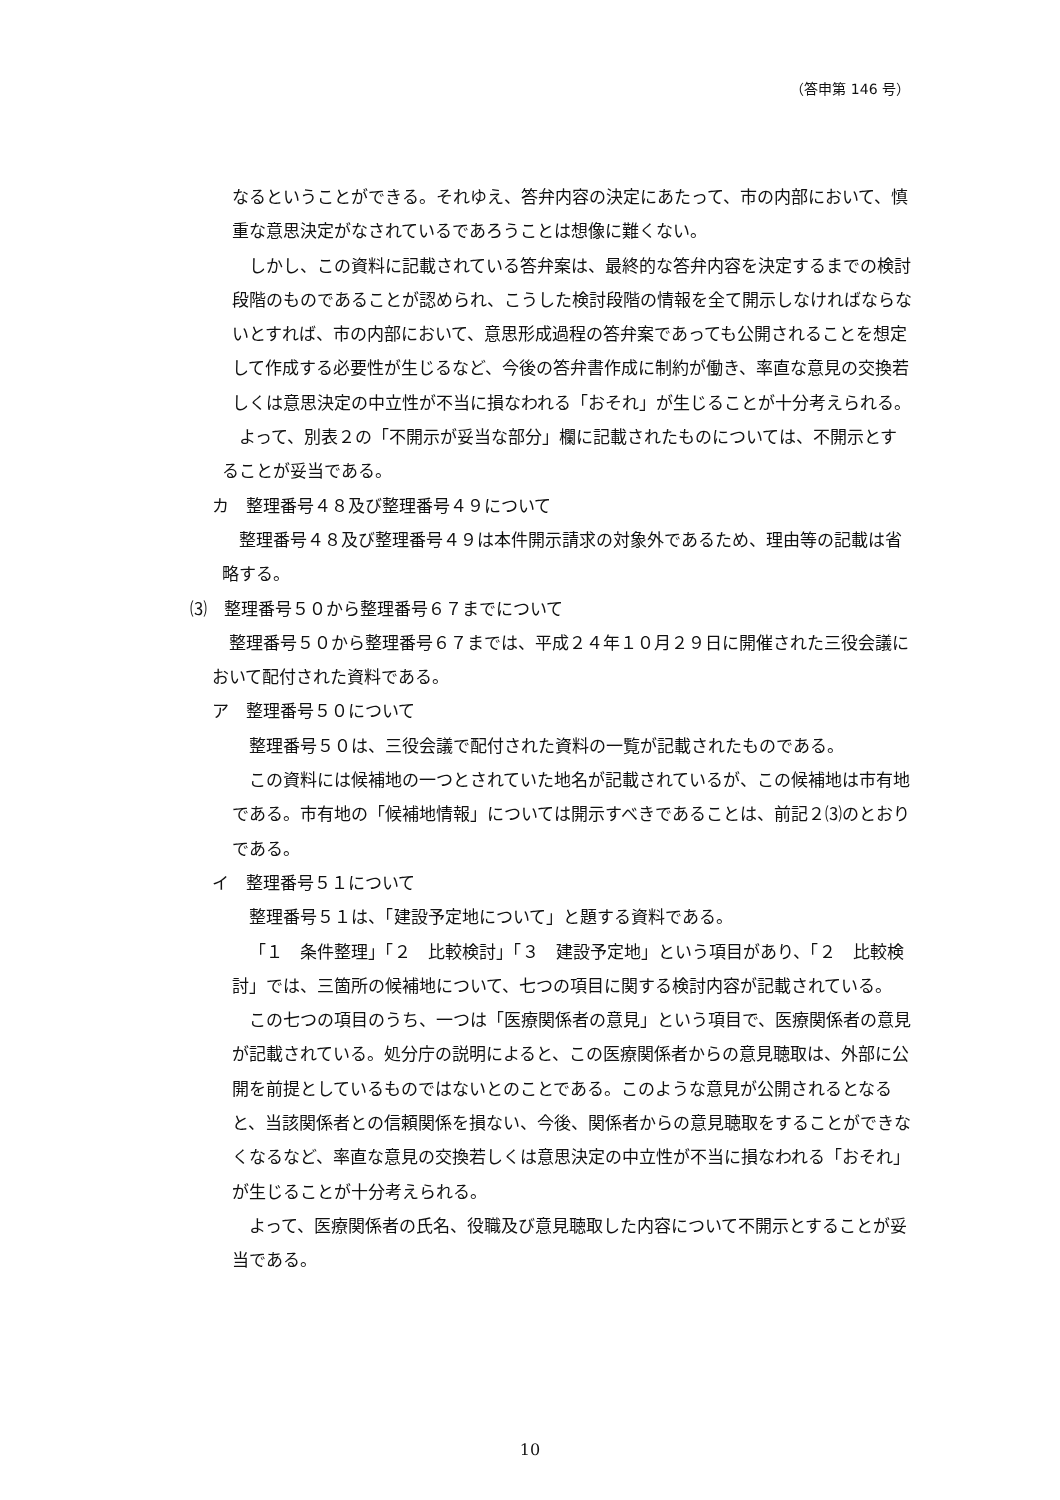（答申第 146 号）
なるということができる。それゆえ、答弁内容の決定にあたって、市の内部において、慎重な意思決定がなされているであろうことは想像に難くない。
しかし、この資料に記載されている答弁案は、最終的な答弁内容を決定するまでの検討段階のものであることが認められ、こうした検討段階の情報を全て開示しなければならないとすれば、市の内部において、意思形成過程の答弁案であっても公開されることを想定して作成する必要性が生じるなど、今後の答弁書作成に制約が働き、率直な意見の交換若しくは意思決定の中立性が不当に損なわれる「おそれ」が生じることが十分考えられる。
よって、別表２の「不開示が妥当な部分」欄に記載されたものについては、不開示とすることが妥当である。
カ　整理番号４８及び整理番号４９について
整理番号４８及び整理番号４９は本件開示請求の対象外であるため、理由等の記載は省略する。
⑶　整理番号５０から整理番号６７までについて
整理番号５０から整理番号６７までは、平成２４年１０月２９日に開催された三役会議において配付された資料である。
ア　整理番号５０について
整理番号５０は、三役会議で配付された資料の一覧が記載されたものである。
この資料には候補地の一つとされていた地名が記載されているが、この候補地は市有地である。市有地の「候補地情報」については開示すべきであることは、前記２⑶のとおりである。
イ　整理番号５１について
整理番号５１は、「建設予定地について」と題する資料である。
「１　条件整理」「２　比較検討」「３　建設予定地」という項目があり、「２　比較検討」では、三箇所の候補地について、七つの項目に関する検討内容が記載されている。
この七つの項目のうち、一つは「医療関係者の意見」という項目で、医療関係者の意見が記載されている。処分庁の説明によると、この医療関係者からの意見聴取は、外部に公開を前提としているものではないとのことである。このような意見が公開されるとなると、当該関係者との信頼関係を損ない、今後、関係者からの意見聴取をすることができなくなるなど、率直な意見の交換若しくは意思決定の中立性が不当に損なわれる「おそれ」が生じることが十分考えられる。
よって、医療関係者の氏名、役職及び意見聴取した内容について不開示とすることが妥当である。
10